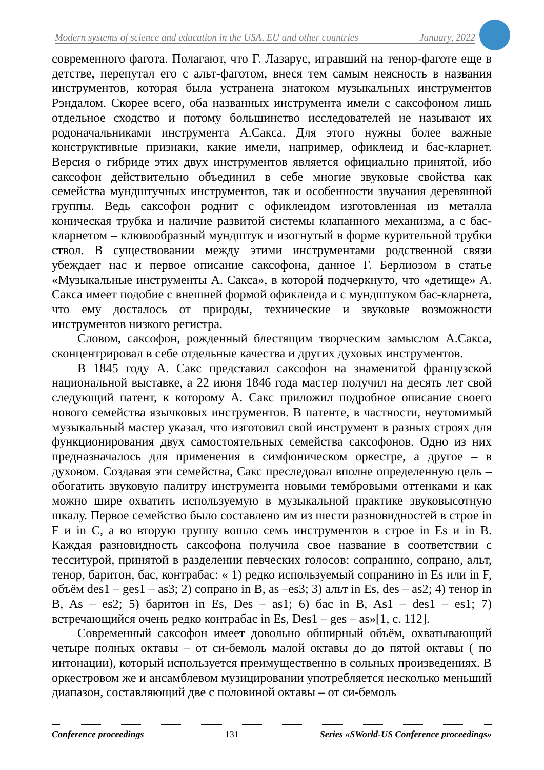Modern systems of science and education in the USA, EU and other countries January, 2022
современного фагота. Полагают, что Г. Лазарус, игравший на тенор-фаготе еще в детстве, перепутал его с альт-фаготом, внеся тем самым неясность в названия инструментов, которая была устранена знатоком музыкальных инструментов Рэндалом. Скорее всего, оба названных инструмента имели с саксофоном лишь отдельное сходство и потому большинство исследователей не называют их родоначальниками инструмента А.Сакса. Для этого нужны более важные конструктивные признаки, какие имели, например, офиклеид и бас-кларнет. Версия о гибриде этих двух инструментов является официально принятой, ибо саксофон действительно объединил в себе многие звуковые свойства как семейства мундштучных инструментов, так и особенности звучания деревянной группы. Ведь саксофон роднит с офиклеидом изготовленная из металла коническая трубка и наличие развитой системы клапанного механизма, а с бас-кларнетом – клювообразный мундштук и изогнутый в форме курительной трубки ствол. В существовании между этими инструментами родственной связи убеждает нас и первое описание саксофона, данное Г. Берлиозом в статье «Музыкальные инструменты А. Сакса», в которой подчеркнуто, что «детище» А. Сакса имеет подобие с внешней формой офиклеида и с мундштуком бас-кларнета, что ему досталось от природы, технические и звуковые возможности инструментов низкого регистра.
Словом, саксофон, рожденный блестящим творческим замыслом А.Сакса, сконцентрировал в себе отдельные качества и других духовых инструментов.
В 1845 году А. Сакс представил саксофон на знаменитой французской национальной выставке, а 22 июня 1846 года мастер получил на десять лет свой следующий патент, к которому А. Сакс приложил подробное описание своего нового семейства язычковых инструментов. В патенте, в частности, неутомимый музыкальный мастер указал, что изготовил свой инструмент в разных строях для функционирования двух самостоятельных семейства саксофонов. Одно из них предназначалось для применения в симфоническом оркестре, а другое – в духовом. Создавая эти семейства, Сакс преследовал вполне определенную цель – обогатить звуковую палитру инструмента новыми тембровыми оттенками и как можно шире охватить используемую в музыкальной практике звуковысотную шкалу. Первое семейство было составлено им из шести разновидностей в строе in F и in C, а во вторую группу вошло семь инструментов в строе in Es и in B. Каждая разновидность саксофона получила свое название в соответствии с тесситурой, принятой в разделении певческих голосов: сопранино, сопрано, альт, тенор, баритон, бас, контрабас: « 1) редко используемый сопранино in Es или in F, объём des1 – ges1 – as3; 2) сопрано in B, as –es3; 3) альт in Es, des – as2; 4) тенор in B, As – es2; 5) баритон in Es, Des – as1; 6) бас in B, As1 – des1 – es1; 7) встречающийся очень редко контрабас in Es, Des1 – ges – as»[1, с. 112].
Современный саксофон имеет довольно обширный объём, охватывающий четыре полных октавы – от си-бемоль малой октавы до до пятой октавы ( по интонации), который используется преимущественно в сольных произведениях. В оркестровом же и ансамблевом музицировании употребляется несколько меньший диапазон, составляющий две с половиной октавы – от си-бемоль
Conference proceedings 131 Series «SWorld-US Conference proceedings»